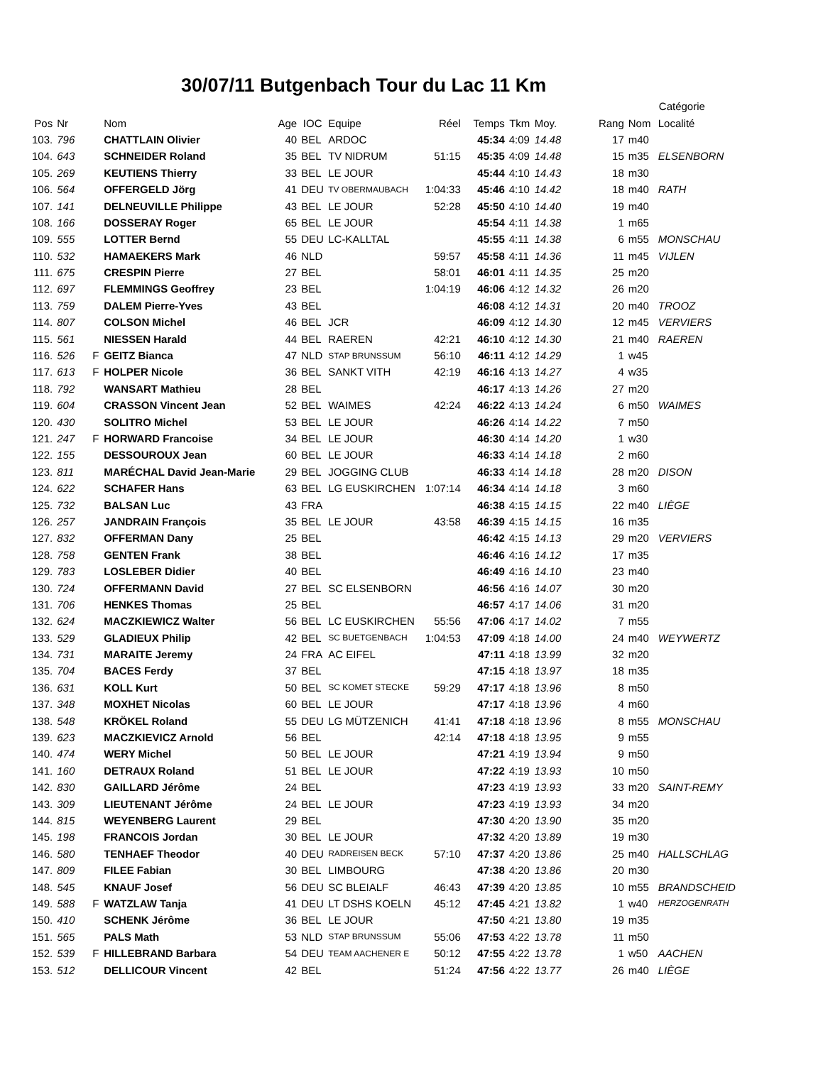30/07/11 Butgenbach Tour du Lac 11 Km
| | | | | | | | | | | | | Catégorie | | |
| --- | --- | --- | --- | --- | --- | --- | --- | --- | --- | --- | --- | --- | --- | --- |
| Pos | Nr | | Nom | Age | IOC | Equipe | Réel | Temps | Tkm | Moy. | Rang | Nom | Localité | |
| 103. | 796 | | CHATTLAIN Olivier | 40 | BEL | ARDOC | | 45:34 | 4:09 | 14.48 | 17 | m40 | | |
| 104. | 643 | | SCHNEIDER Roland | 35 | BEL | TV NIDRUM | 51:15 | 45:35 | 4:09 | 14.48 | 15 | m35 | ELSENBORN | |
| 105. | 269 | | KEUTIENS Thierry | 33 | BEL | LE JOUR | | 45:44 | 4:10 | 14.43 | 18 | m30 | | |
| 106. | 564 | | OFFERGELD Jörg | 41 | DEU | TV OBERMAUBACH | 1:04:33 | 45:46 | 4:10 | 14.42 | 18 | m40 | RATH | |
| 107. | 141 | | DELNEUVILLE Philippe | 43 | BEL | LE JOUR | 52:28 | 45:50 | 4:10 | 14.40 | 19 | m40 | | |
| 108. | 166 | | DOSSERAY Roger | 65 | BEL | LE JOUR | | 45:54 | 4:11 | 14.38 | 1 | m65 | | |
| 109. | 555 | | LOTTER Bernd | 55 | DEU | LC-KALLTAL | | 45:55 | 4:11 | 14.38 | 6 | m55 | MONSCHAU | |
| 110. | 532 | | HAMAEKERS Mark | 46 | NLD | | 59:57 | 45:58 | 4:11 | 14.36 | 11 | m45 | VIJLEN | |
| 111. | 675 | | CRESPIN Pierre | 27 | BEL | | 58:01 | 46:01 | 4:11 | 14.35 | 25 | m20 | | |
| 112. | 697 | | FLEMMINGS Geoffrey | 23 | BEL | | 1:04:19 | 46:06 | 4:12 | 14.32 | 26 | m20 | | |
| 113. | 759 | | DALEM Pierre-Yves | 43 | BEL | | | 46:08 | 4:12 | 14.31 | 20 | m40 | TROOZ | |
| 114. | 807 | | COLSON Michel | 46 | BEL | JCR | | 46:09 | 4:12 | 14.30 | 12 | m45 | VERVIERS | |
| 115. | 561 | | NIESSEN Harald | 44 | BEL | RAEREN | 42:21 | 46:10 | 4:12 | 14.30 | 21 | m40 | RAEREN | |
| 116. | 526 | F | GEITZ Bianca | 47 | NLD | STAP BRUNSSUM | 56:10 | 46:11 | 4:12 | 14.29 | 1 | w45 | | |
| 117. | 613 | F | HOLPER Nicole | 36 | BEL | SANKT VITH | 42:19 | 46:16 | 4:13 | 14.27 | 4 | w35 | | |
| 118. | 792 | | WANSART Mathieu | 28 | BEL | | | 46:17 | 4:13 | 14.26 | 27 | m20 | | |
| 119. | 604 | | CRASSON Vincent Jean | 52 | BEL | WAIMES | 42:24 | 46:22 | 4:13 | 14.24 | 6 | m50 | WAIMES | |
| 120. | 430 | | SOLITRO Michel | 53 | BEL | LE JOUR | | 46:26 | 4:14 | 14.22 | 7 | m50 | | |
| 121. | 247 | F | HORWARD Francoise | 34 | BEL | LE JOUR | | 46:30 | 4:14 | 14.20 | 1 | w30 | | |
| 122. | 155 | | DESSOUROUX Jean | 60 | BEL | LE JOUR | | 46:33 | 4:14 | 14.18 | 2 | m60 | | |
| 123. | 811 | | MARÉCHAL David Jean-Marie | 29 | BEL | JOGGING CLUB | | 46:33 | 4:14 | 14.18 | 28 | m20 | DISON | |
| 124. | 622 | | SCHAFER Hans | 63 | BEL | LG EUSKIRCHEN | 1:07:14 | 46:34 | 4:14 | 14.18 | 3 | m60 | | |
| 125. | 732 | | BALSAN Luc | 43 | FRA | | | 46:38 | 4:15 | 14.15 | 22 | m40 | LIÈGE | |
| 126. | 257 | | JANDRAIN François | 35 | BEL | LE JOUR | 43:58 | 46:39 | 4:15 | 14.15 | 16 | m35 | | |
| 127. | 832 | | OFFERMAN Dany | 25 | BEL | | | 46:42 | 4:15 | 14.13 | 29 | m20 | VERVIERS | |
| 128. | 758 | | GENTEN Frank | 38 | BEL | | | 46:46 | 4:16 | 14.12 | 17 | m35 | | |
| 129. | 783 | | LOSLEBER Didier | 40 | BEL | | | 46:49 | 4:16 | 14.10 | 23 | m40 | | |
| 130. | 724 | | OFFERMANN David | 27 | BEL | SC ELSENBORN | | 46:56 | 4:16 | 14.07 | 30 | m20 | | |
| 131. | 706 | | HENKES Thomas | 25 | BEL | | | 46:57 | 4:17 | 14.06 | 31 | m20 | | |
| 132. | 624 | | MACZKIEWICZ Walter | 56 | BEL | LC EUSKIRCHEN | 55:56 | 47:06 | 4:17 | 14.02 | 7 | m55 | | |
| 133. | 529 | | GLADIEUX Philip | 42 | BEL | SC BUETGENBACH | 1:04:53 | 47:09 | 4:18 | 14.00 | 24 | m40 | WEYWERTZ | |
| 134. | 731 | | MARAITE Jeremy | 24 | FRA | AC EIFEL | | 47:11 | 4:18 | 13.99 | 32 | m20 | | |
| 135. | 704 | | BACES Ferdy | 37 | BEL | | | 47:15 | 4:18 | 13.97 | 18 | m35 | | |
| 136. | 631 | | KOLL Kurt | 50 | BEL | SC KOMET STECKE | 59:29 | 47:17 | 4:18 | 13.96 | 8 | m50 | | |
| 137. | 348 | | MOXHET Nicolas | 60 | BEL | LE JOUR | | 47:17 | 4:18 | 13.96 | 4 | m60 | | |
| 138. | 548 | | KRÖKEL Roland | 55 | DEU | LG MÜTZENICH | 41:41 | 47:18 | 4:18 | 13.96 | 8 | m55 | MONSCHAU | |
| 139. | 623 | | MACZKIEVICZ Arnold | 56 | BEL | | 42:14 | 47:18 | 4:18 | 13.95 | 9 | m55 | | |
| 140. | 474 | | WERY Michel | 50 | BEL | LE JOUR | | 47:21 | 4:19 | 13.94 | 9 | m50 | | |
| 141. | 160 | | DETRAUX Roland | 51 | BEL | LE JOUR | | 47:22 | 4:19 | 13.93 | 10 | m50 | | |
| 142. | 830 | | GAILLARD Jérôme | 24 | BEL | | | 47:23 | 4:19 | 13.93 | 33 | m20 | SAINT-REMY | |
| 143. | 309 | | LIEUTENANT Jérôme | 24 | BEL | LE JOUR | | 47:23 | 4:19 | 13.93 | 34 | m20 | | |
| 144. | 815 | | WEYENBERG Laurent | 29 | BEL | | | 47:30 | 4:20 | 13.90 | 35 | m20 | | |
| 145. | 198 | | FRANCOIS Jordan | 30 | BEL | LE JOUR | | 47:32 | 4:20 | 13.89 | 19 | m30 | | |
| 146. | 580 | | TENHAEF Theodor | 40 | DEU | RADREISEN BECK | 57:10 | 47:37 | 4:20 | 13.86 | 25 | m40 | HALLSCHLAG | |
| 147. | 809 | | FILEE Fabian | 30 | BEL | LIMBOURG | | 47:38 | 4:20 | 13.86 | 20 | m30 | | |
| 148. | 545 | | KNAUF Josef | 56 | DEU | SC BLEIALF | 46:43 | 47:39 | 4:20 | 13.85 | 10 | m55 | BRANDSCHEID | |
| 149. | 588 | F | WATZLAW Tanja | 41 | DEU | LT DSHS KOELN | 45:12 | 47:45 | 4:21 | 13.82 | 1 | w40 | HERZOGENRATH | |
| 150. | 410 | | SCHENK Jérôme | 36 | BEL | LE JOUR | | 47:50 | 4:21 | 13.80 | 19 | m35 | | |
| 151. | 565 | | PALS Math | 53 | NLD | STAP BRUNSSUM | 55:06 | 47:53 | 4:22 | 13.78 | 11 | m50 | | |
| 152. | 539 | F | HILLEBRAND Barbara | 54 | DEU | TEAM AACHENER E | 50:12 | 47:55 | 4:22 | 13.78 | 1 | w50 | AACHEN | |
| 153. | 512 | | DELLICOUR Vincent | 42 | BEL | | 51:24 | 47:56 | 4:22 | 13.77 | 26 | m40 | LIÈGE | |